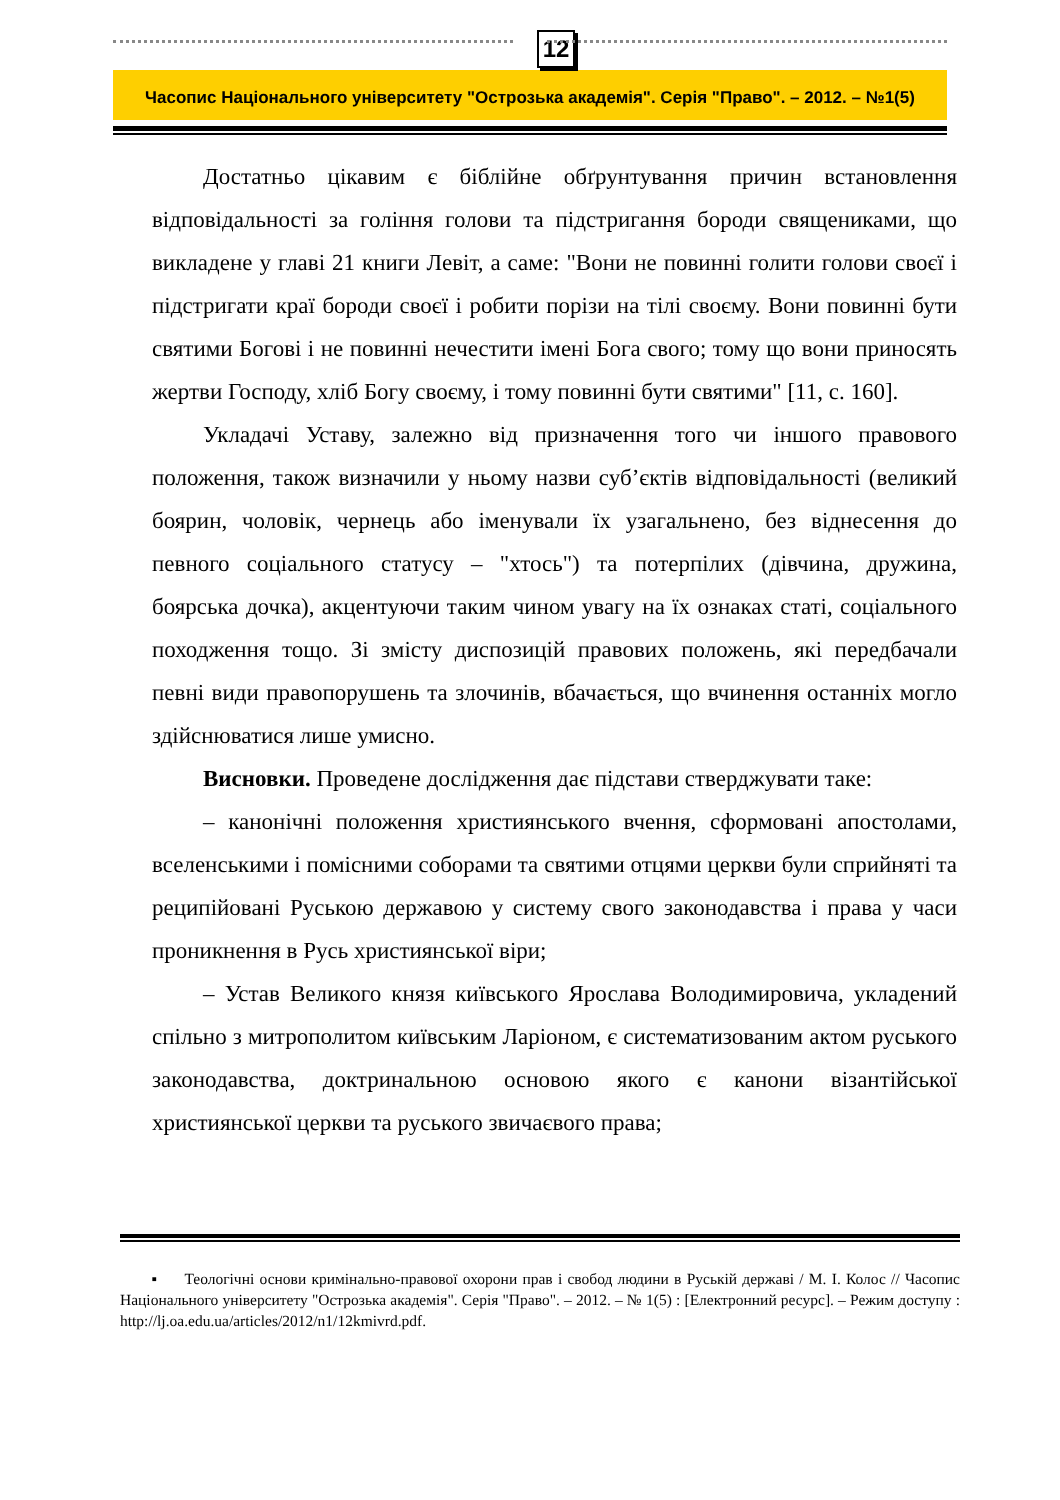12
Часопис Національного університету "Острозька академія". Серія "Право". – 2012. – №1(5)
Достатньо цікавим є біблійне обґрунтування причин встановлення відповідальності за гоління голови та підстригання бороди священиками, що викладене у главі 21 книги Левіт, а саме: "Вони не повинні голити голови своєї і підстригати краї бороди своєї і робити порізи на тілі своєму. Вони повинні бути святими Богові і не повинні нечестити імені Бога свого; тому що вони приносять жертви Господу, хліб Богу своєму, і тому повинні бути святими" [11, с. 160].
Укладачі Уставу, залежно від призначення того чи іншого правового положення, також визначили у ньому назви суб’єктів відповідальності (великий боярин, чоловік, чернець або іменували їх узагальнено, без віднесення до певного соціального статусу – "хтось") та потерпілих (дівчина, дружина, боярська дочка), акцентуючи таким чином увагу на їх ознаках статі, соціального походження тощо. Зі змісту диспозицій правових положень, які передбачали певні види правопорушень та злочинів, вбачається, що вчинення останніх могло здійснюватися лише умисно.
Висновки. Проведене дослідження дає підстави стверджувати таке:
– канонічні положення християнського вчення, сформовані апостолами, вселенськими і помісними соборами та святими отцями церкви були сприйняті та реципійовані Руською державою у систему свого законодавства і права у часи проникнення в Русь християнської віри;
– Устав Великого князя київського Ярослава Володимировича, укладений спільно з митрополитом київським Ларіоном, є систематизованим актом руського законодавства, доктринальною основою якого є канони візантійської християнської церкви та руського звичаєвого права;
▪ Теологічні основи кримінально-правової охорони прав і свобод людини в Руській державі / М. І. Колос // Часопис Національного університету "Острозька академія". Серія "Право". – 2012. – № 1(5) : [Електронний ресурс]. – Режим доступу : http://lj.oa.edu.ua/articles/2012/n1/12kmivrd.pdf.